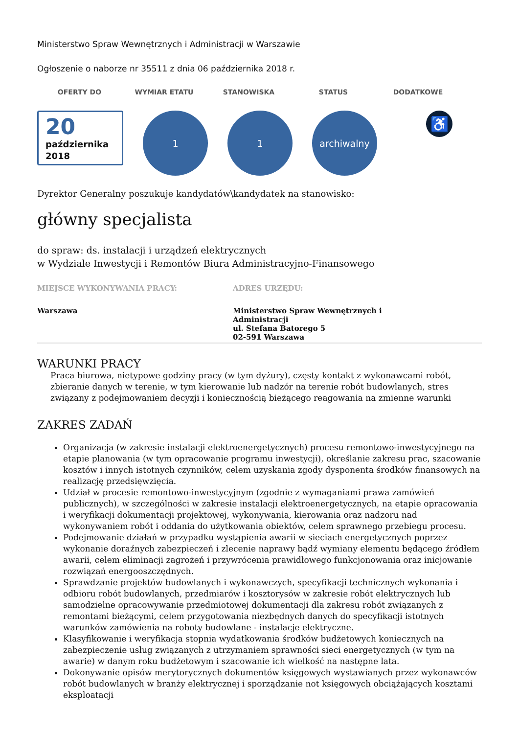Ministerstwo Spraw Wewnętrznych i Administracji w Warszawie
Ogłoszenie o naborze nr 35511 z dnia 06 października 2018 r.
OFERTY DO WYMIAR ETATU STANOWISKA STATUS DODATKOWE
20
października
2018
1 1 archiwalny
♿
Dyrektor Generalny poszukuje kandydatów\kandydatek na stanowisko:
główny specjalista
do spraw: ds. instalacji i urządzeń elektrycznych
w Wydziale Inwestycji i Remontów Biura Administracyjno-Finansowego
MIEJSCE WYKONYWANIA PRACY:
Warszawa
ADRES URZĘDU:
Ministerstwo Spraw Wewnętrznych i Administracji
ul. Stefana Batorego 5
02-591 Warszawa
WARUNKI PRACY
Praca biurowa, nietypowe godziny pracy (w tym dyżury), częsty kontakt z wykonawcami robót, zbieranie danych w terenie, w tym kierowanie lub nadzór na terenie robót budowlanych, stres związany z podejmowaniem decyzji i koniecznością bieżącego reagowania na zmienne warunki
ZAKRES ZADAŃ
Organizacja (w zakresie instalacji elektroenergetycznych) procesu remontowo-inwestycyjnego na etapie planowania (w tym opracowanie programu inwestycji), określanie zakresu prac, szacowanie kosztów i innych istotnych czynników, celem uzyskania zgody dysponenta środków finansowych na realizację przedsięwzięcia.
Udział w procesie remontowo-inwestycyjnym (zgodnie z wymaganiami prawa zamówień publicznych), w szczególności w zakresie instalacji elektroenergetycznych, na etapie opracowania i weryfikacji dokumentacji projektowej, wykonywania, kierowania oraz nadzoru nad wykonywaniem robót i oddania do użytkowania obiektów, celem sprawnego przebiegu procesu.
Podejmowanie działań w przypadku wystąpienia awarii w sieciach energetycznych poprzez wykonanie doraźnych zabezpieczeń i zlecenie naprawy bądź wymiany elementu będącego źródłem awarii, celem eliminacji zagrożeń i przywrócenia prawidłowego funkcjonowania oraz inicjowanie rozwiązań energooszczędnych.
Sprawdzanie projektów budowlanych i wykonawczych, specyfikacji technicznych wykonania i odbioru robót budowlanych, przedmiarów i kosztorysów w zakresie robót elektrycznych lub samodzielne opracowywanie przedmiotowej dokumentacji dla zakresu robót związanych z remontami bieżącymi, celem przygotowania niezbędnych danych do specyfikacji istotnych warunków zamówienia na roboty budowlane - instalacje elektryczne.
Klasyfikowanie i weryfikacja stopnia wydatkowania środków budżetowych koniecznych na zabezpieczenie usług związanych z utrzymaniem sprawności sieci energetycznych (w tym na awarie) w danym roku budżetowym i szacowanie ich wielkość na następne lata.
Dokonywanie opisów merytorycznych dokumentów księgowych wystawianych przez wykonawców robót budowlanych w branży elektrycznej i sporządzanie not księgowych obciążających kosztami eksploatacji